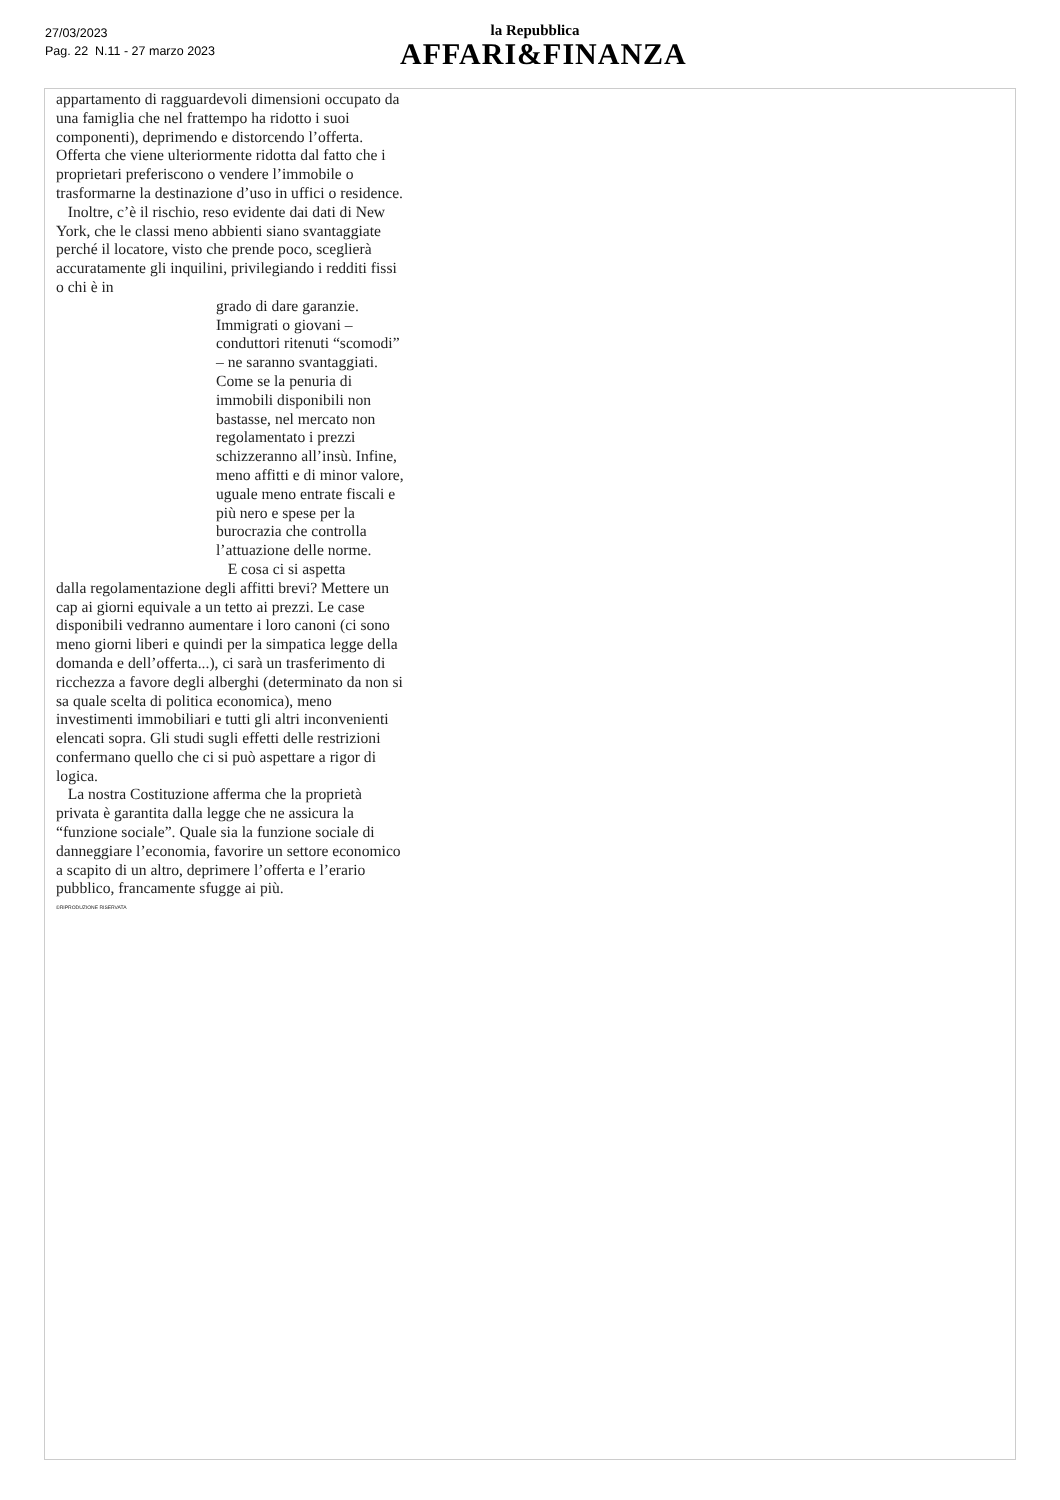27/03/2023
Pag. 22 N.11 - 27 marzo 2023
la Repubblica
AFFARI&FINANZA
appartamento di ragguardevoli dimensioni occupato da una famiglia che nel frattempo ha ridotto i suoi componenti), deprimendo e distorcendo l’offerta. Offerta che viene ulteriormente ridotta dal fatto che i proprietari preferiscono o vendere l’immobile o trasformarne la destinazione d’uso in uffici o residence.
Inoltre, c’è il rischio, reso evidente dai dati di New York, che le classi meno abbienti siano svantaggiate perché il locatore, visto che prende poco, sceglierà accuratamente gli inquilini, privilegiando i redditi fissi o chi è in
grado di dare garanzie. Immigrati o giovani – conduttori ritenuti “scomodi” – ne saranno svantaggiati. Come se la penuria di immobili disponibili non bastasse, nel mercato non regolamentato i prezzi schizzeranno all’insù. Infine, meno affitti e di minor valore, uguale meno entrate fiscali e più nero e spese per la burocrazia che controlla l’attuazione delle norme.
E cosa ci si aspetta
dalla regolamentazione degli affitti brevi? Mettere un cap ai giorni equivale a un tetto ai prezzi. Le case disponibili vedranno aumentare i loro canoni (ci sono meno giorni liberi e quindi per la simpatica legge della domanda e dell’offerta...), ci sarà un trasferimento di ricchezza a favore degli alberghi (determinato da non si sa quale scelta di politica economica), meno investimenti immobiliari e tutti gli altri inconvenienti elencati sopra. Gli studi sugli effetti delle restrizioni confermano quello che ci si può aspettare a rigor di logica.
La nostra Costituzione afferma che la proprietà privata è garantita dalla legge che ne assicura la “funzione sociale”. Quale sia la funzione sociale di danneggiare l’economia, favorire un settore economico a scapito di un altro, deprimere l’offerta e l’erario pubblico, francamente sfugge ai più.
©RIPRODUZIONE RISERVATA